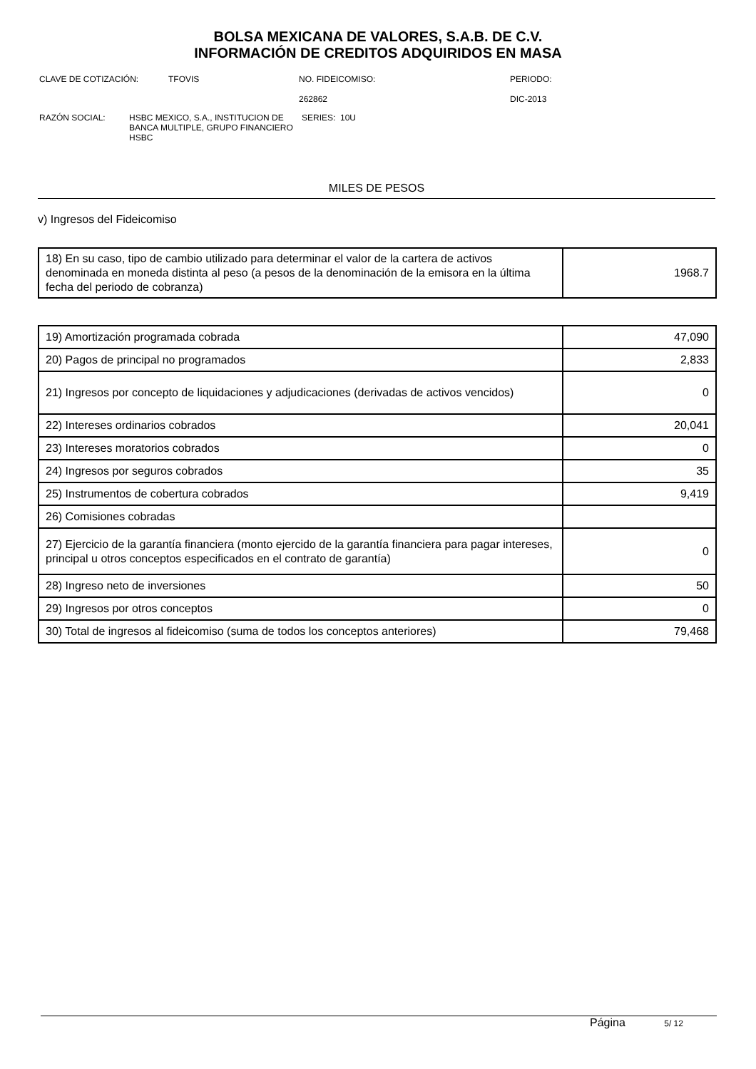BOLSA MEXICANA DE VALORES, S.A.B. DE C.V.
INFORMACIÓN DE CREDITOS ADQUIRIDOS EN MASA
CLAVE DE COTIZACIÓN: TFOVIS NO. FIDEICOMISO:
262862
PERIODO:
DIC-2013
RAZÓN SOCIAL: HSBC MEXICO, S.A., INSTITUCION DE BANCA MULTIPLE, GRUPO FINANCIERO HSBC
SERIES: 10U
MILES DE PESOS
v) Ingresos del Fideicomiso
| 18) En su caso, tipo de cambio utilizado para determinar el valor de la cartera de activos denominada en moneda distinta al peso (a pesos de la denominación de la emisora en la última fecha del periodo de cobranza) | 1968.7 |
| 19) Amortización programada cobrada | 47,090 |
| 20) Pagos de principal no programados | 2,833 |
| 21) Ingresos por concepto de liquidaciones y adjudicaciones (derivadas de activos vencidos) | 0 |
| 22) Intereses ordinarios cobrados | 20,041 |
| 23) Intereses moratorios cobrados | 0 |
| 24) Ingresos por seguros cobrados | 35 |
| 25) Instrumentos de cobertura cobrados | 9,419 |
| 26) Comisiones cobradas | |
| 27) Ejercicio de la garantía financiera (monto ejercido de la garantía financiera para pagar intereses, principal u otros conceptos especificados en el contrato de garantía) | 0 |
| 28) Ingreso neto de inversiones | 50 |
| 29) Ingresos por otros conceptos | 0 |
| 30) Total de ingresos al fideicomiso (suma de todos los conceptos anteriores) | 79,468 |
Página 5/ 12